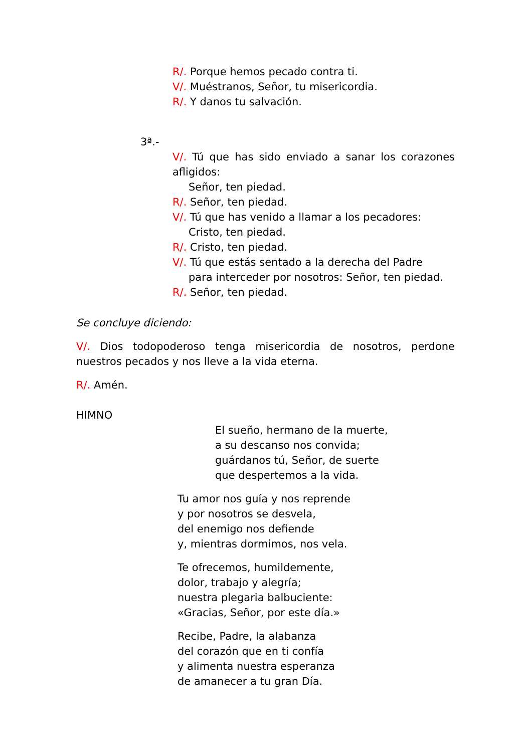R/. Porque hemos pecado contra ti.
V/. Muéstranos, Señor, tu misericordia.
R/. Y danos tu salvación.
3ª.-
V/. Tú que has sido enviado a sanar los corazones afligidos:
Señor, ten piedad.
R/. Señor, ten piedad.
V/. Tú que has venido a llamar a los pecadores:
Cristo, ten piedad.
R/. Cristo, ten piedad.
V/. Tú que estás sentado a la derecha del Padre
para interceder por nosotros: Señor, ten piedad.
R/. Señor, ten piedad.
Se concluye diciendo:
V/. Dios todopoderoso tenga misericordia de nosotros, perdone nuestros pecados y nos lleve a la vida eterna.
R/. Amén.
HIMNO
El sueño, hermano de la muerte,
a su descanso nos convida;
guárdanos tú, Señor, de suerte
que despertemos a la vida.
Tu amor nos guía y nos reprende
y por nosotros se desvela,
del enemigo nos defiende
y, mientras dormimos, nos vela.
Te ofrecemos, humildemente,
dolor, trabajo y alegría;
nuestra plegaria balbuciente:
«Gracias, Señor, por este día.»
Recibe, Padre, la alabanza
del corazón que en ti confía
y alimenta nuestra esperanza
de amanecer a tu gran Día.